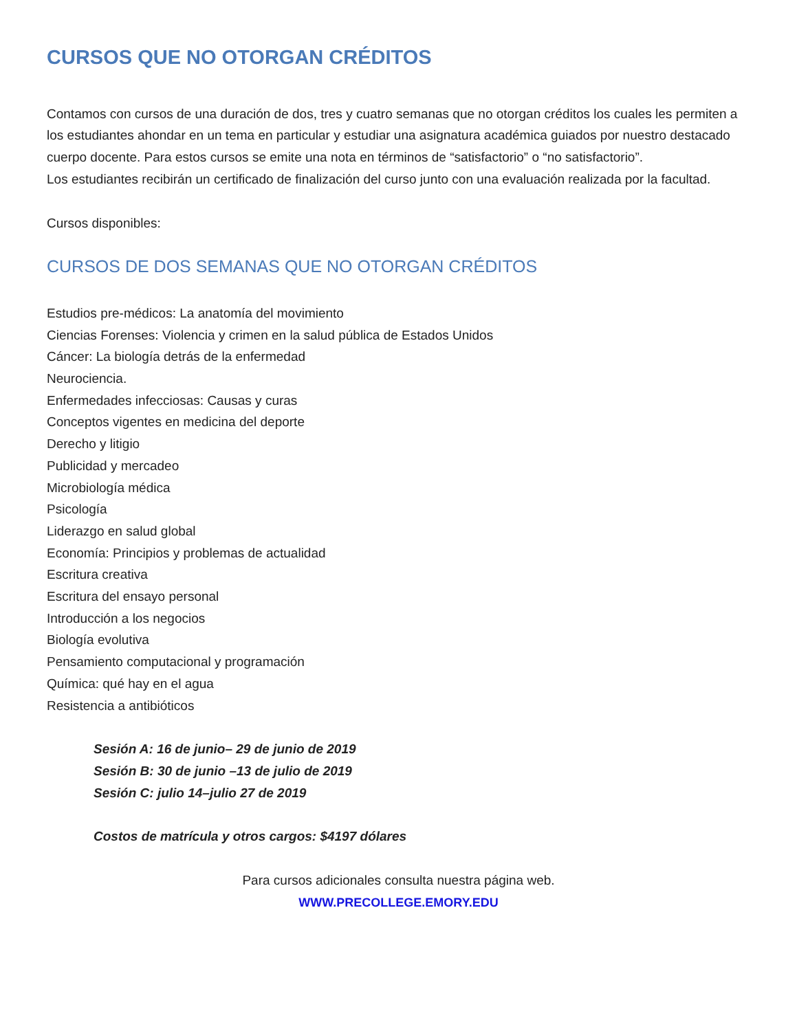CURSOS QUE NO OTORGAN CRÉDITOS
Contamos con cursos de una duración de dos, tres y cuatro semanas que no otorgan créditos los cuales les permiten a los estudiantes ahondar en un tema en particular y estudiar una asignatura académica guiados por nuestro destacado cuerpo docente. Para estos cursos se emite una nota en términos de “satisfactorio” o “no satisfactorio”.
Los estudiantes recibirán un certificado de finalización del curso junto con una evaluación realizada por la facultad.
Cursos disponibles:
CURSOS DE DOS SEMANAS QUE NO OTORGAN CRÉDITOS
Estudios pre-médicos: La anatomía del movimiento
Ciencias Forenses: Violencia y crimen en la salud pública de Estados Unidos
Cáncer: La biología detrás de la enfermedad
Neurociencia.
Enfermedades infecciosas: Causas y curas
Conceptos vigentes en medicina del deporte
Derecho y litigio
Publicidad y mercadeo
Microbiología médica
Psicología
Liderazgo en salud global
Economía: Principios y problemas de actualidad
Escritura creativa
Escritura del ensayo personal
Introducción a los negocios
Biología evolutiva
Pensamiento computacional y programación
Química: qué hay en el agua
Resistencia a antibióticos
Sesión A: 16 de junio– 29 de junio de 2019
Sesión B: 30 de junio –13 de julio de 2019
Sesión C: julio 14–julio 27 de 2019
Costos de matrícula y otros cargos: $4197 dólares
Para cursos adicionales consulta nuestra página web.
WWW.PRECOLLEGE.EMORY.EDU